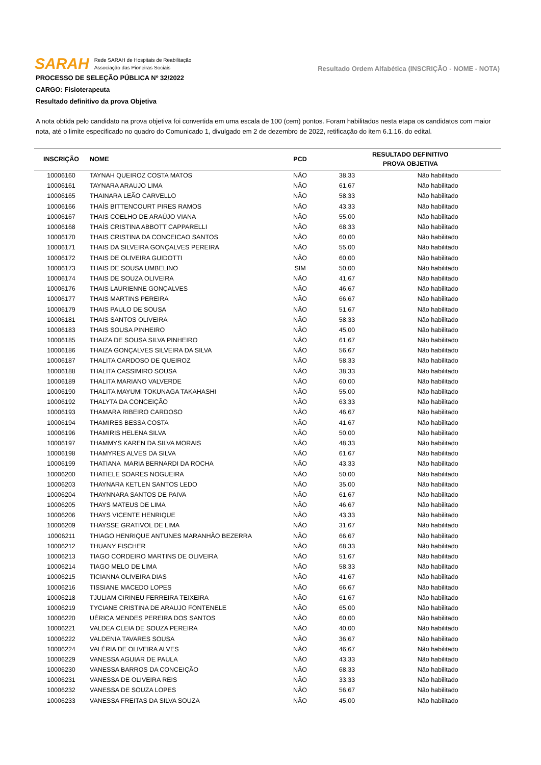SARAH
Rede SARAH de Hospitais de Reabilitação
Associação das Pioneiras Sociais
Resultado Ordem Alfabética (INSCRIÇÃO - NOME - NOTA)
PROCESSO DE SELEÇÃO PÚBLICA Nº 32/2022
CARGO: Fisioterapeuta
Resultado definitivo da prova Objetiva
A nota obtida pelo candidato na prova objetiva foi convertida em uma escala de 100 (cem) pontos. Foram habilitados nesta etapa os candidatos com maior nota, até o limite especificado no quadro do Comunicado 1, divulgado em 2 de dezembro de 2022, retificação do item 6.1.16. do edital.
| INSCRIÇÃO | NOME | PCD | RESULTADO DEFINITIVO PROVA OBJETIVA | |
| --- | --- | --- | --- | --- |
| 10006160 | TAYNAH QUEIROZ COSTA MATOS | NÃO | 38,33 | Não habilitado |
| 10006161 | TAYNARA ARAUJO LIMA | NÃO | 61,67 | Não habilitado |
| 10006165 | THAINARA LEÃO CARVELLO | NÃO | 58,33 | Não habilitado |
| 10006166 | THAÍS BITTENCOURT PIRES RAMOS | NÃO | 43,33 | Não habilitado |
| 10006167 | THAIS COELHO DE ARAÚJO VIANA | NÃO | 55,00 | Não habilitado |
| 10006168 | THAÍS CRISTINA ABBOTT CAPPARELLI | NÃO | 68,33 | Não habilitado |
| 10006170 | THAIS CRISTINA DA CONCEICAO SANTOS | NÃO | 60,00 | Não habilitado |
| 10006171 | THAIS DA SILVEIRA GONÇALVES PEREIRA | NÃO | 55,00 | Não habilitado |
| 10006172 | THAIS DE OLIVEIRA GUIDOTTI | NÃO | 60,00 | Não habilitado |
| 10006173 | THAIS DE SOUSA UMBELINO | SIM | 50,00 | Não habilitado |
| 10006174 | THAIS DE SOUZA OLIVEIRA | NÃO | 41,67 | Não habilitado |
| 10006176 | THAIS LAURIENNE GONÇALVES | NÃO | 46,67 | Não habilitado |
| 10006177 | THAIS MARTINS PEREIRA | NÃO | 66,67 | Não habilitado |
| 10006179 | THAIS PAULO DE SOUSA | NÃO | 51,67 | Não habilitado |
| 10006181 | THAIS SANTOS OLIVEIRA | NÃO | 58,33 | Não habilitado |
| 10006183 | THAIS SOUSA PINHEIRO | NÃO | 45,00 | Não habilitado |
| 10006185 | THAIZA DE SOUSA SILVA PINHEIRO | NÃO | 61,67 | Não habilitado |
| 10006186 | THAIZA GONÇALVES SILVEIRA DA SILVA | NÃO | 56,67 | Não habilitado |
| 10006187 | THALITA CARDOSO DE QUEIROZ | NÃO | 58,33 | Não habilitado |
| 10006188 | THALITA CASSIMIRO SOUSA | NÃO | 38,33 | Não habilitado |
| 10006189 | THALITA MARIANO VALVERDE | NÃO | 60,00 | Não habilitado |
| 10006190 | THALITA MAYUMI TOKUNAGA TAKAHASHI | NÃO | 55,00 | Não habilitado |
| 10006192 | THALYTA DA CONCEIÇÃO | NÃO | 63,33 | Não habilitado |
| 10006193 | THAMARA RIBEIRO CARDOSO | NÃO | 46,67 | Não habilitado |
| 10006194 | THAMIRES BESSA COSTA | NÃO | 41,67 | Não habilitado |
| 10006196 | THAMIRIS HELENA SILVA | NÃO | 50,00 | Não habilitado |
| 10006197 | THAMMYS KAREN DA SILVA MORAIS | NÃO | 48,33 | Não habilitado |
| 10006198 | THAMYRES ALVES DA SILVA | NÃO | 61,67 | Não habilitado |
| 10006199 | THATIANA MARIA BERNARDI DA ROCHA | NÃO | 43,33 | Não habilitado |
| 10006200 | THATIELE SOARES NOGUEIRA | NÃO | 50,00 | Não habilitado |
| 10006203 | THAYNARA KETLEN SANTOS LEDO | NÃO | 35,00 | Não habilitado |
| 10006204 | THAYNNARA SANTOS DE PAIVA | NÃO | 61,67 | Não habilitado |
| 10006205 | THAYS MATEUS DE LIMA | NÃO | 46,67 | Não habilitado |
| 10006206 | THAYS VICENTE HENRIQUE | NÃO | 43,33 | Não habilitado |
| 10006209 | THAYSSE GRATIVOL DE LIMA | NÃO | 31,67 | Não habilitado |
| 10006211 | THIAGO HENRIQUE ANTUNES MARANHÃO BEZERRA | NÃO | 66,67 | Não habilitado |
| 10006212 | THUANY FISCHER | NÃO | 68,33 | Não habilitado |
| 10006213 | TIAGO CORDEIRO MARTINS DE OLIVEIRA | NÃO | 51,67 | Não habilitado |
| 10006214 | TIAGO MELO DE LIMA | NÃO | 58,33 | Não habilitado |
| 10006215 | TICIANNA OLIVEIRA DIAS | NÃO | 41,67 | Não habilitado |
| 10006216 | TISSIANE MACEDO LOPES | NÃO | 66,67 | Não habilitado |
| 10006218 | TJULIAM CIRINEU FERREIRA TEIXEIRA | NÃO | 61,67 | Não habilitado |
| 10006219 | TYCIANE CRISTINA DE ARAUJO FONTENELE | NÃO | 65,00 | Não habilitado |
| 10006220 | UÉRICA MENDES PEREIRA DOS SANTOS | NÃO | 60,00 | Não habilitado |
| 10006221 | VALDEA CLEIA DE SOUZA PEREIRA | NÃO | 40,00 | Não habilitado |
| 10006222 | VALDENIA TAVARES SOUSA | NÃO | 36,67 | Não habilitado |
| 10006224 | VALÉRIA DE OLIVEIRA ALVES | NÃO | 46,67 | Não habilitado |
| 10006229 | VANESSA AGUIAR DE PAULA | NÃO | 43,33 | Não habilitado |
| 10006230 | VANESSA BARROS DA CONCEIÇÃO | NÃO | 68,33 | Não habilitado |
| 10006231 | VANESSA DE OLIVEIRA REIS | NÃO | 33,33 | Não habilitado |
| 10006232 | VANESSA DE SOUZA LOPES | NÃO | 56,67 | Não habilitado |
| 10006233 | VANESSA FREITAS DA SILVA SOUZA | NÃO | 45,00 | Não habilitado |